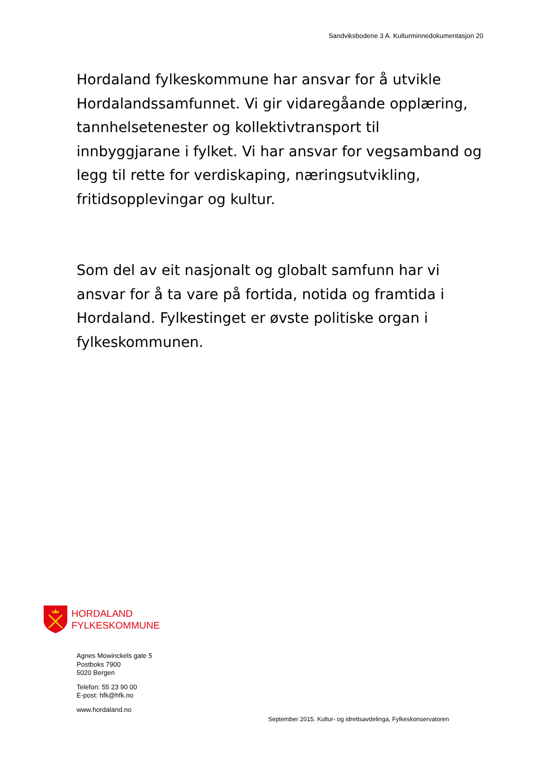Sandviksbodene 3 A. Kulturminnedokumentasjon 20
Hordaland fylkeskommune har ansvar for å utvikle Hordalandssamfunnet. Vi gir vidaregåande opplæring, tannhelsetenester og kollektivtransport til innbyggjarane i fylket. Vi har ansvar for vegsamband og legg til rette for verdiskaping, næringsutvikling, fritidsopplevingar og kultur.
Som del av eit nasjonalt og globalt samfunn har vi ansvar for å ta vare på fortida, notida og framtida i Hordaland. Fylkestinget er øvste politiske organ i fylkeskommunen.
HORDALAND
FYLKESKOMMUNE
Agnes Mowinckels gate 5
Postboks 7900
5020 Bergen
Telefon: 55 23 90 00
E-post: hfk@hfk.no
www.hordaland.no
September 2015. Kultur- og idrettsavdelinga, Fylkeskonservatoren